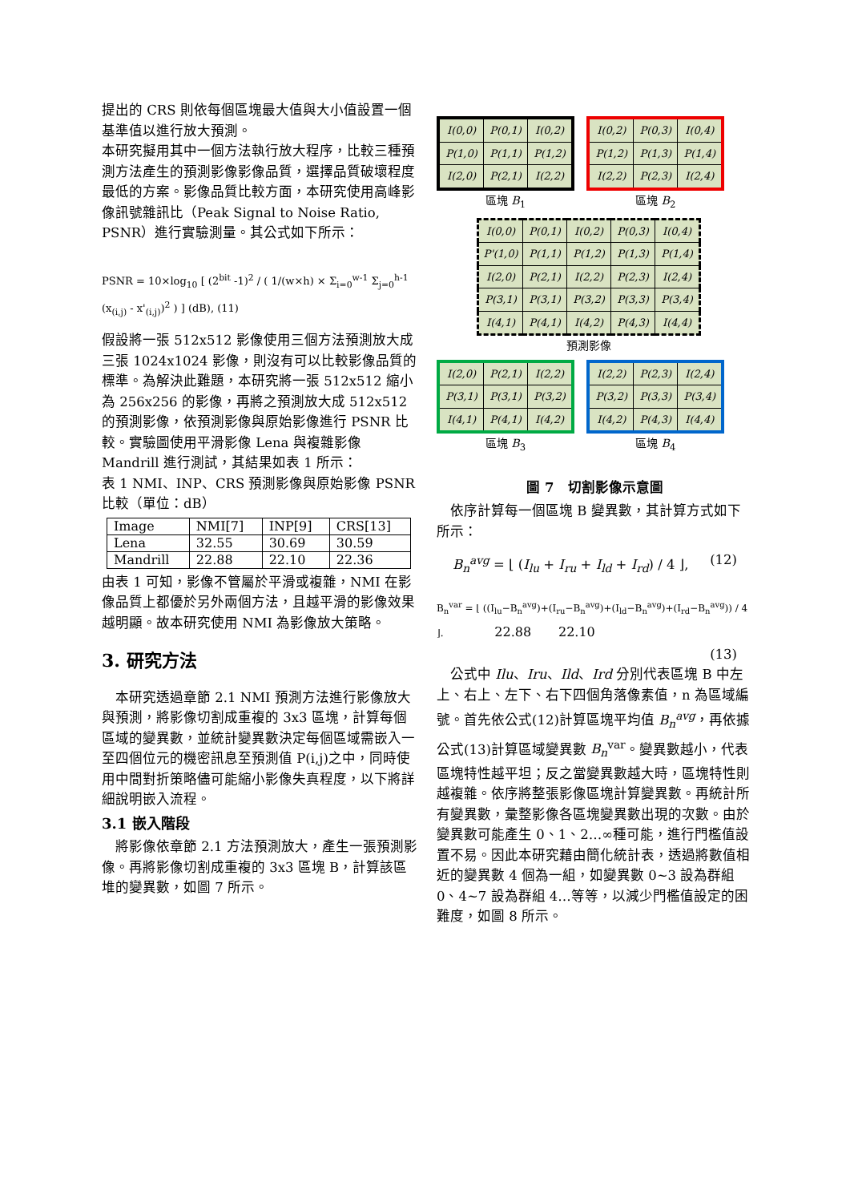提出的 CRS 則依每個區塊最大值與大小值設置一個基準值以進行放大預測。
本研究擬用其中一個方法執行放大程序，比較三種預測方法產生的預測影像影像品質，選擇品質破壞程度最低的方案。影像品質比較方面，本研究使用高峰影像訊號雜訊比（Peak Signal to Noise Ratio, PSNR）進行實驗測量。其公式如下所示：
PSNR = 10×log<sub>10</sub> [ (2<sup>bit</sup> -1)<sup>2</sup> / ( 1/(w×h) × Σ<sub>i=0</sub><sup>w-1</sup> Σ<sub>j=0</sub><sup>h-1</sup> (x<sub>(i,j)</sub> - x'<sub>(i,j)</sub>)<sup>2</sup> ) ] (dB), (11)
假設將一張 512x512 影像使用三個方法預測放大成三張 1024x1024 影像，則沒有可以比較影像品質的標準。為解決此難題，本研究將一張 512x512 縮小為 256x256 的影像，再將之預測放大成 512x512 的預測影像，依預測影像與原始影像進行 PSNR 比較。實驗圖使用平滑影像 Lena 與複雜影像 Mandrill 進行測試，其結果如表 1 所示：
表 1 NMI、INP、CRS 預測影像與原始影像 PSNR 比較（單位：dB）
| Image | NMI[7] | INP[9] | CRS[13] |
| Lena | 32.55 | 30.69 | 30.59 |
| Mandrill | 22.88 | 22.10 | 22.36 |
由表 1 可知，影像不管屬於平滑或複雜，NMI 在影像品質上都優於另外兩個方法，且越平滑的影像效果越明顯。故本研究使用 NMI 為影像放大策略。
3. 研究方法
　本研究透過章節 2.1 NMI 預測方法進行影像放大與預測，將影像切割成重複的 3x3 區塊，計算每個區域的變異數，並統計變異數決定每個區域需嵌入一至四個位元的機密訊息至預測值 P(i,j)之中，同時使用中間對折策略儘可能縮小影像失真程度，以下將詳細說明嵌入流程。
3.1 嵌入階段
　將影像依章節 2.1 方法預測放大，產生一張預測影像。再將影像切割成重複的 3x3 區塊 B，計算該區堆的變異數，如圖 7 所示。
| I(0,0) | P(0,1) | I(0,2) |
| P(1,0) | P(1,1) | P(1,2) |
| I(2,0) | P(2,1) | I(2,2) |
區塊 B<sub>1</sub>
| I(0,2) | P(0,3) | I(0,4) |
| P(1,2) | P(1,3) | P(1,4) |
| I(2,2) | P(2,3) | I(2,4) |
區塊 B<sub>2</sub>
| I(0,0) | P(0,1) | I(0,2) | P(0,3) | I(0,4) |
| P'(1,0) | P(1,1) | P(1,2) | P(1,3) | P(1,4) |
| I(2,0) | P(2,1) | I(2,2) | P(2,3) | I(2,4) |
| P(3,1) | P(3,1) | P(3,2) | P(3,3) | P(3,4) |
| I(4,1) | P(4,1) | I(4,2) | P(4,3) | I(4,4) |
預測影像
| I(2,0) | P(2,1) | I(2,2) |
| P(3,1) | P(3,1) | P(3,2) |
| I(4,1) | P(4,1) | I(4,2) |
區塊 B<sub>3</sub>
| I(2,2) | P(2,3) | I(2,4) |
| P(3,2) | P(3,3) | P(3,4) |
| I(4,2) | P(4,3) | I(4,4) |
區塊 B<sub>4</sub>
圖 7　切割影像示意圖
　依序計算每一個區塊 B 變異數，其計算方式如下所示：
B<sub>n</sub><sup>avg</sup> = ⌊ (I<sub>lu</sub> + I<sub>ru</sub> + I<sub>ld</sub> + I<sub>rd</sub>) / 4 ⌋, (12)
B<sub>n</sub><sup>var</sup> = ⌊ ((I<sub>lu</sub>−B<sub>n</sub><sup>avg</sup>)+(I<sub>ru</sub>−B<sub>n</sub><sup>avg</sup>)+(I<sub>ld</sub>−B<sub>n</sub><sup>avg</sup>)+(I<sub>rd</sub>−B<sub>n</sub><sup>avg</sup>)) / 4 ⌋. 22.88 22.10
(13)
　公式中 Ilu、Iru、Ild、Ird 分別代表區塊 B 中左上、右上、左下、右下四個角落像素值，n 為區域編號。首先依公式(12)計算區塊平均值 B<sub>n</sub><sup>avg</sup>，再依據公式(13)計算區域變異數 B<sub>n</sub><sup>var</sup>。變異數越小，代表區塊特性越平坦；反之當變異數越大時，區塊特性則越複雜。依序將整張影像區塊計算變異數。再統計所有變異數，彙整影像各區塊變異數出現的次數。由於變異數可能產生 0、1、2…∞種可能，進行門檻值設置不易。因此本研究藉由簡化統計表，透過將數值相近的變異數 4 個為一組，如變異數 0~3 設為群組 0、4~7 設為群組 4…等等，以減少門檻值設定的困難度，如圖 8 所示。